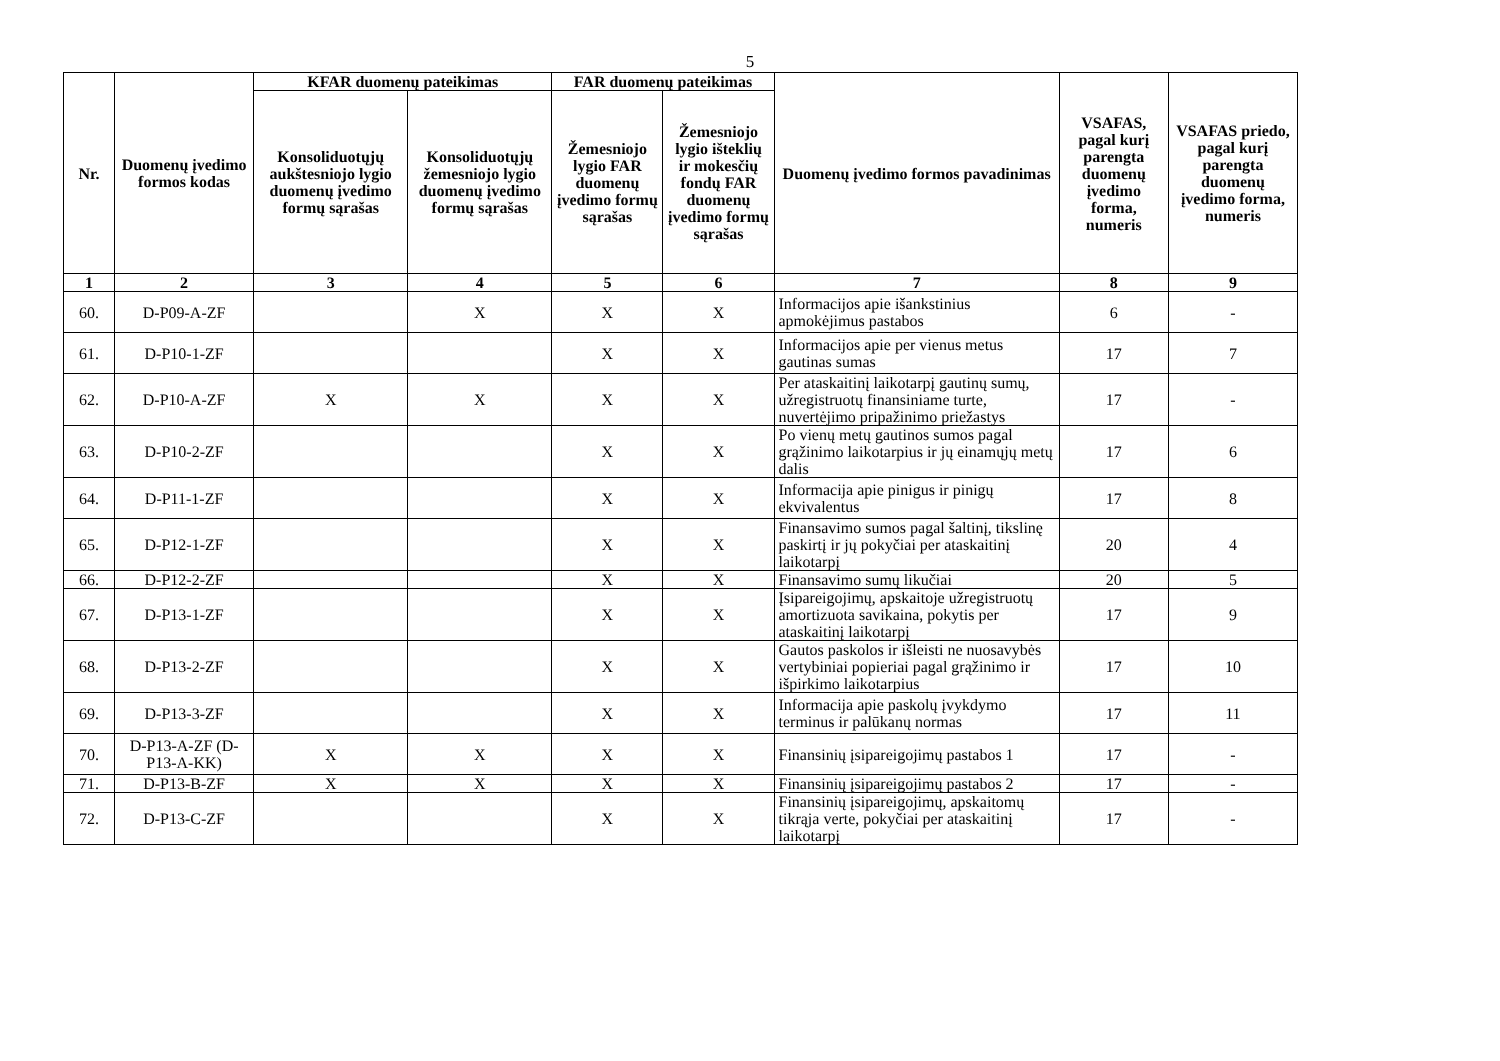5
| Nr. | Duomenų įvedimo formos kodas | KFAR duomenų pateikimas | | FAR duomenų pateikimas | | Duomenų įvedimo formos pavadinimas | VSAFAS, pagal kurį parengta duomenų įvedimo forma, numeris | VSAFAS priedo, pagal kurį parengta duomenų įvedimo forma, numeris |
| --- | --- | --- | --- | --- | --- | --- | --- | --- |
| | | Konsoliduotųjų aukštesniojo lygio duomenų įvedimo formų sąrašas | Konsoliduotųjų žemesniojo lygio duomenų įvedimo formų sąrašas | Žemesniojo lygio FAR duomenų įvedimo formų sąrašas | Žemesniojo lygio išteklių ir mokesčių fondų FAR duomenų įvedimo formų sąrašas | | | |
| 1 | 2 | 3 | 4 | 5 | 6 | 7 | 8 | 9 |
| 60. | D-P09-A-ZF | | X | X | X | Informacijos apie išankstinius apmokėjimus pastabos | 6 | - |
| 61. | D-P10-1-ZF | | | X | X | Informacijos apie per vienus metus gautinas sumas | 17 | 7 |
| 62. | D-P10-A-ZF | X | X | X | X | Per ataskaitinį laikotarpį gautinų sumų, užregistruotų finansiniame turte, nuvertėjimo pripažinimo priežastys | 17 | - |
| 63. | D-P10-2-ZF | | | X | X | Po vienų metų gautinos sumos pagal grąžinimo laikotarpius ir jų einamųjų metų dalis | 17 | 6 |
| 64. | D-P11-1-ZF | | | X | X | Informacija apie pinigus ir pinigų ekvivalentus | 17 | 8 |
| 65. | D-P12-1-ZF | | | X | X | Finansavimo sumos pagal šaltinį, tikslinę paskirtį ir jų pokyčiai per ataskaitinį laikotarpį | 20 | 4 |
| 66. | D-P12-2-ZF | | | X | X | Finansavimo sumų likučiai | 20 | 5 |
| 67. | D-P13-1-ZF | | | X | X | Įsipareigojimų, apskaitoje užregistruotų amortizuota savikaina, pokytis per ataskaitinį laikotarpį | 17 | 9 |
| 68. | D-P13-2-ZF | | | X | X | Gautos paskolos ir išleisti ne nuosavybės vertybiniai popieriai pagal grąžinimo ir išpirkimo laikotarpius | 17 | 10 |
| 69. | D-P13-3-ZF | | | X | X | Informacija apie paskolų įvykdymo terminus ir palūkanų normas | 17 | 11 |
| 70. | D-P13-A-ZF (D-P13-A-KK) | X | X | X | X | Finansinių įsipareigojimų pastabos 1 | 17 | - |
| 71. | D-P13-B-ZF | X | X | X | X | Finansinių įsipareigojimų pastabos 2 | 17 | - |
| 72. | D-P13-C-ZF | | | X | X | Finansinių įsipareigojimų, apskaitomų tikrąja verte, pokyčiai per ataskaitinį laikotarpį | 17 | - |